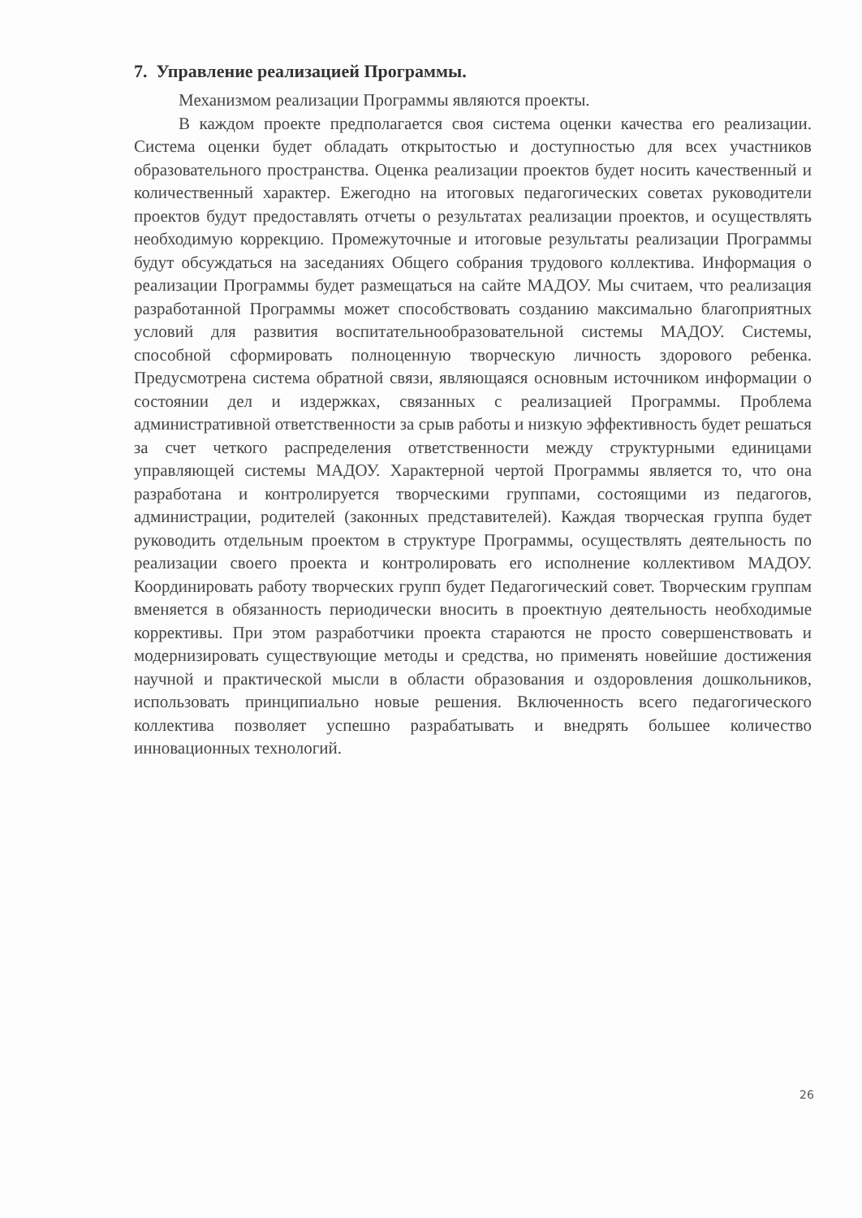7. Управление реализацией Программы.
Механизмом реализации Программы являются проекты.
В каждом проекте предполагается своя система оценки качества его реализации. Система оценки будет обладать открытостью и доступностью для всех участников образовательного пространства. Оценка реализации проектов будет носить качественный и количественный характер. Ежегодно на итоговых педагогических советах руководители проектов будут предоставлять отчеты о результатах реализации проектов, и осуществлять необходимую коррекцию. Промежуточные и итоговые результаты реализации Программы будут обсуждаться на заседаниях Общего собрания трудового коллектива. Информация о реализации Программы будет размещаться на сайте МАДОУ. Мы считаем, что реализация разработанной Программы может способствовать созданию максимально благоприятных условий для развития воспитательнообразовательной системы МАДОУ. Системы, способной сформировать полноценную творческую личность здорового ребенка. Предусмотрена система обратной связи, являющаяся основным источником информации о состоянии дел и издержках, связанных с реализацией Программы. Проблема административной ответственности за срыв работы и низкую эффективность будет решаться за счет четкого распределения ответственности между структурными единицами управляющей системы МАДОУ. Характерной чертой Программы является то, что она разработана и контролируется творческими группами, состоящими из педагогов, администрации, родителей (законных представителей). Каждая творческая группа будет руководить отдельным проектом в структуре Программы, осуществлять деятельность по реализации своего проекта и контролировать его исполнение коллективом МАДОУ. Координировать работу творческих групп будет Педагогический совет. Творческим группам вменяется в обязанность периодически вносить в проектную деятельность необходимые коррективы. При этом разработчики проекта стараются не просто совершенствовать и модернизировать существующие методы и средства, но применять новейшие достижения научной и практической мысли в области образования и оздоровления дошкольников, использовать принципиально новые решения. Включенность всего педагогического коллектива позволяет успешно разрабатывать и внедрять большее количество инновационных технологий.
26